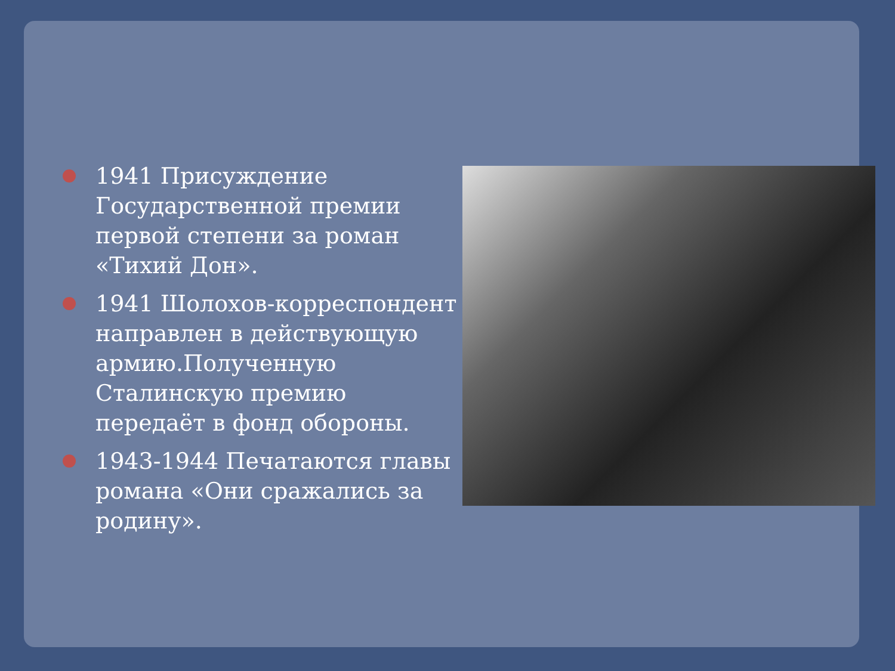1941 Присуждение Государственной премии первой степени за роман «Тихий Дон».
1941 Шолохов-корреспондент направлен в действующую армию.Полученную Сталинскую премию передаёт в фонд обороны.
1943-1944 Печатаются главы романа «Они сражались за родину».